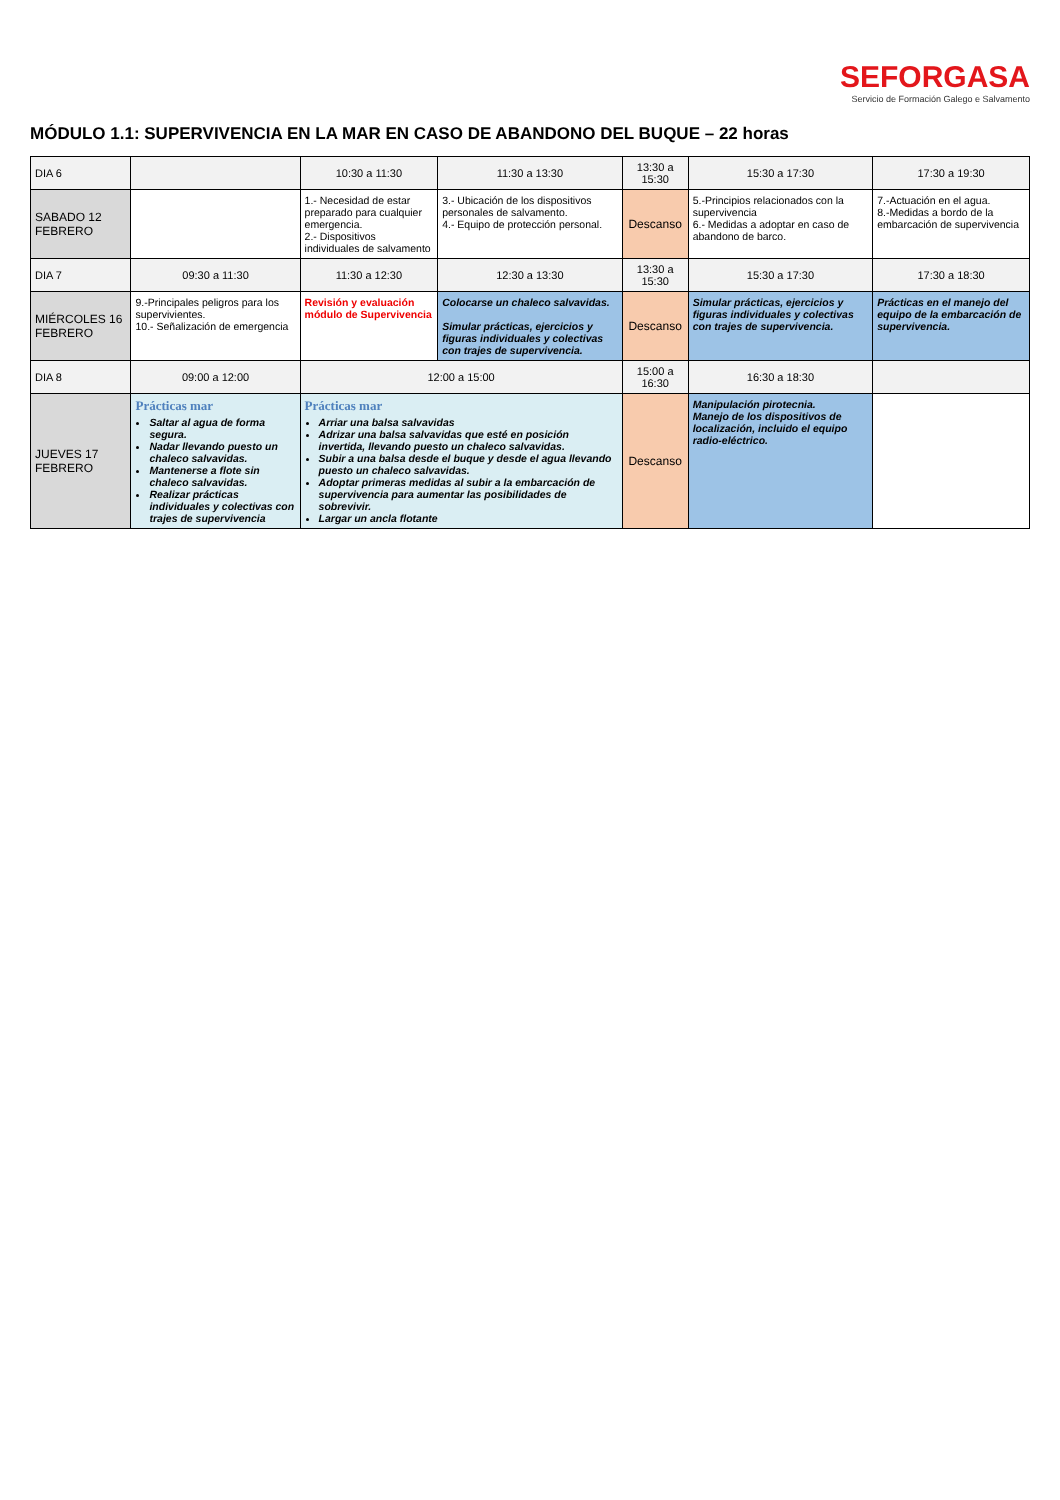SEFORGASA
Servicio de Formación Galego e Salvamento
MÓDULO 1.1: SUPERVIVENCIA EN LA MAR EN CASO DE ABANDONO DEL BUQUE – 22 horas
| DIA 6 | | 10:30 a 11:30 | 11:30 a 13:30 | 13:30 a 15:30 | 15:30 a 17:30 | 17:30 a 19:30 |
| SABADO 12 FEBRERO | | 1.- Necesidad de estar preparado para cualquier emergencia. 2.- Dispositivos individuales de salvamento | 3.- Ubicación de los dispositivos personales de salvamento. 4.- Equipo de protección personal. | Descanso | 5.-Principios relacionados con la supervivencia 6.- Medidas a adoptar en caso de abandono de barco. | 7.-Actuación en el agua. 8.-Medidas a bordo de la embarcación de supervivencia |
| DIA 7 | 09:30 a 11:30 | 11:30 a 12:30 | 12:30 a 13:30 | 13:30 a 15:30 | 15:30 a 17:30 | 17:30 a 18:30 |
| MIÉRCOLES 16 FEBRERO | 9.-Principales peligros para los supervivientes. 10.- Señalización de emergencia | Revisión y evaluación módulo de Supervivencia | Colocarse un chaleco salvavidas. Simular prácticas, ejercicios y figuras individuales y colectivas con trajes de supervivencia. | Descanso | Simular prácticas, ejercicios y figuras individuales y colectivas con trajes de supervivencia. | Prácticas en el manejo del equipo de la embarcación de supervivencia. |
| DIA 8 | 09:00 a 12:00 | 12:00 a 15:00 | | 15:00 a 16:30 | 16:30 a 18:30 | |
| JUEVES 17 FEBRERO | Prácticas mar Saltar al agua de forma segura. Nadar llevando puesto un chaleco salvavidas. Mantenerse a flote sin chaleco salvavidas. Realizar prácticas individuales y colectivas con trajes de supervivencia | Prácticas mar Arriar una balsa salvavidas Adrizar una balsa salvavidas que esté en posición invertida, llevando puesto un chaleco salvavidas. Subir a una balsa desde el buque y desde el agua llevando puesto un chaleco salvavidas. Adoptar primeras medidas al subir a la embarcación de supervivencia para aumentar las posibilidades de sobrevivir. Largar un ancla flotante | | Descanso | Manipulación pirotecnia. Manejo de los dispositivos de localización, incluido el equipo radio-eléctrico. | |